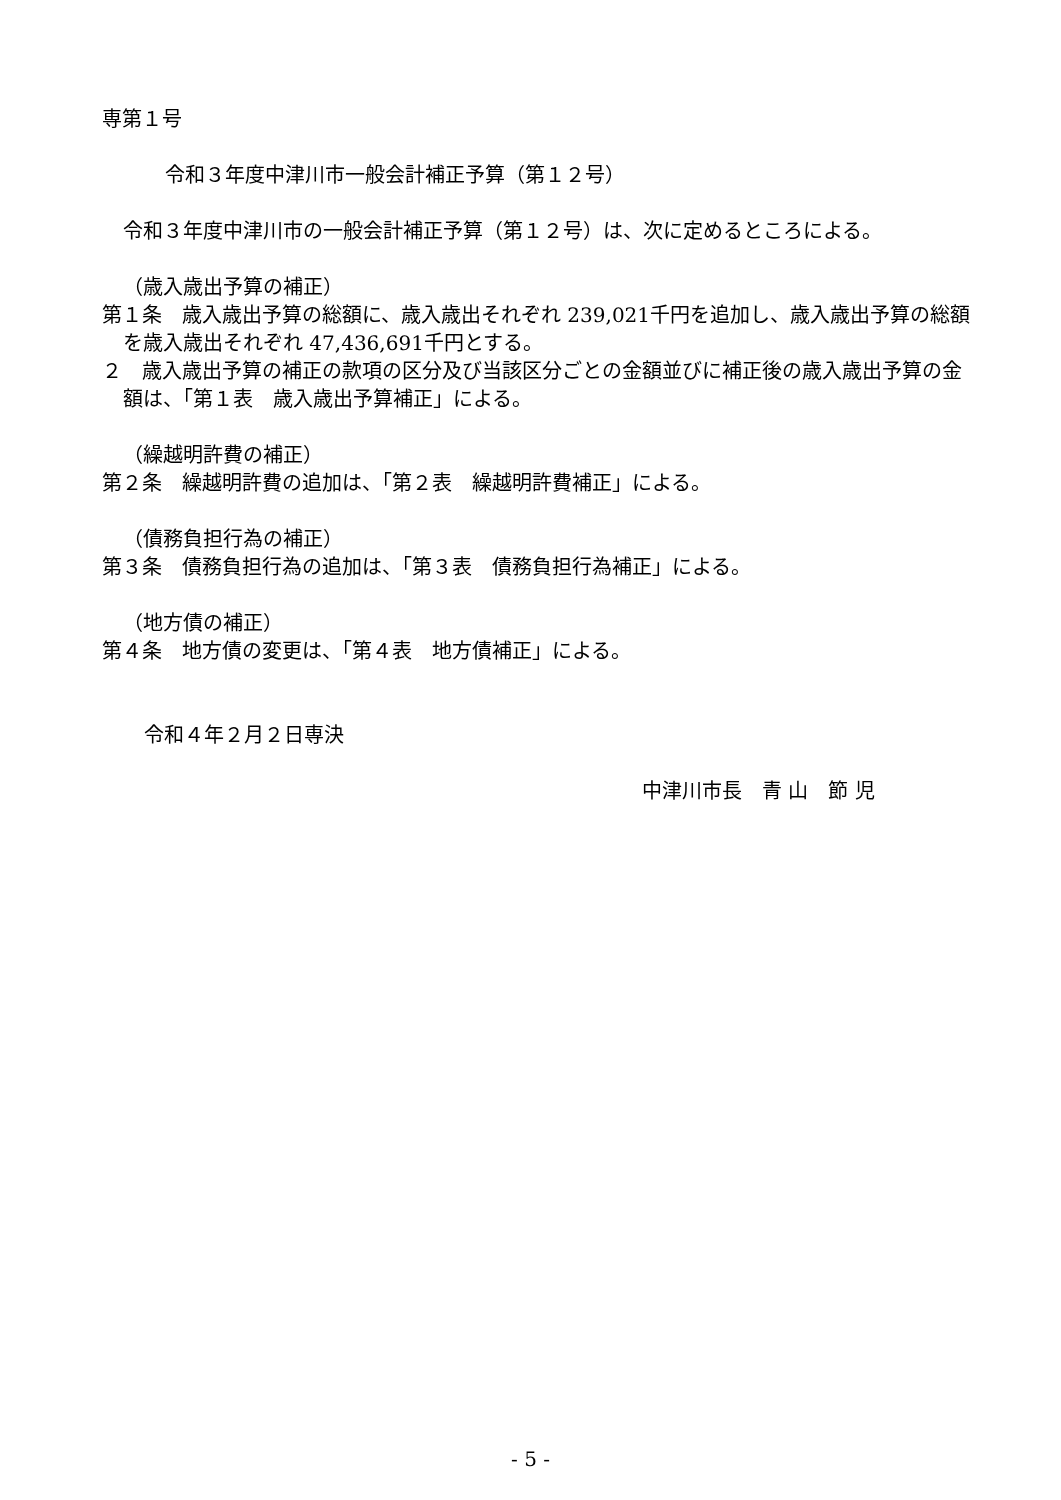専第１号
令和３年度中津川市一般会計補正予算（第１２号）
令和３年度中津川市の一般会計補正予算（第１２号）は、次に定めるところによる。
（歳入歳出予算の補正）
第１条　歳入歳出予算の総額に、歳入歳出それぞれ 239,021千円を追加し、歳入歳出予算の総額を歳入歳出それぞれ 47,436,691千円とする。
２　歳入歳出予算の補正の款項の区分及び当該区分ごとの金額並びに補正後の歳入歳出予算の金額は、「第１表　歳入歳出予算補正」による。
（繰越明許費の補正）
第２条　繰越明許費の追加は、「第２表　繰越明許費補正」による。
（債務負担行為の補正）
第３条　債務負担行為の追加は、「第３表　債務負担行為補正」による。
（地方債の補正）
第４条　地方債の変更は、「第４表　地方債補正」による。
令和４年２月２日専決
中津川市長　青 山　節 児
- 5 -